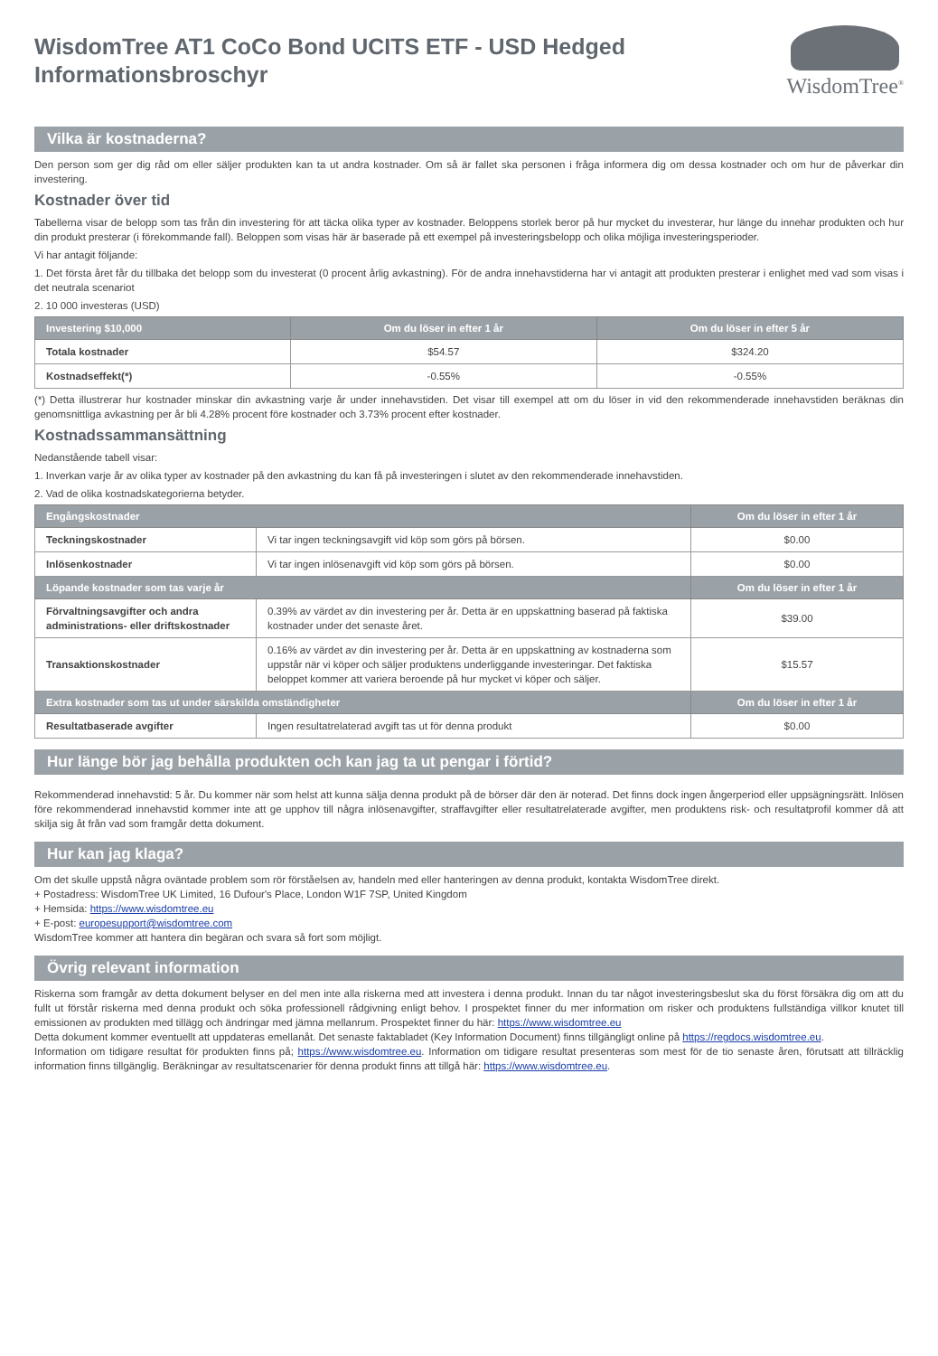WisdomTree AT1 CoCo Bond UCITS ETF - USD Hedged
Informationsbroschyr
WisdomTree<sup>®</sup>
Vilka är kostnaderna?
Den person som ger dig råd om eller säljer produkten kan ta ut andra kostnader. Om så är fallet ska personen i fråga informera dig om dessa kostnader och om hur de påverkar din investering.
Kostnader över tid
Tabellerna visar de belopp som tas från din investering för att täcka olika typer av kostnader. Beloppens storlek beror på hur mycket du investerar, hur länge du innehar produkten och hur din produkt presterar (i förekommande fall). Beloppen som visas här är baserade på ett exempel på investeringsbelopp och olika möjliga investeringsperioder.
Vi har antagit följande:
1. Det första året får du tillbaka det belopp som du investerat (0 procent årlig avkastning). För de andra innehavstiderna har vi antagit att produkten presterar i enlighet med vad som visas i det neutrala scenariot
2. 10 000 investeras (USD)
| Investering $10,000 | Om du löser in efter 1 år | Om du löser in efter 5 år |
| --- | --- | --- |
| Totala kostnader | $54.57 | $324.20 |
| Kostnadseffekt(*) | -0.55% | -0.55% |
(*) Detta illustrerar hur kostnader minskar din avkastning varje år under innehavstiden. Det visar till exempel att om du löser in vid den rekommenderade innehavstiden beräknas din genomsnittliga avkastning per år bli 4.28% procent före kostnader och 3.73% procent efter kostnader.
Kostnadssammansättning
Nedanstående tabell visar:
1. Inverkan varje år av olika typer av kostnader på den avkastning du kan få på investeringen i slutet av den rekommenderade innehavstiden.
2. Vad de olika kostnadskategorierna betyder.
| Engångskostnader | | Om du löser in efter 1 år |
| --- | --- | --- |
| Teckningskostnader | Vi tar ingen teckningsavgift vid köp som görs på börsen. | $0.00 |
| Inlösenkostnader | Vi tar ingen inlösenavgift vid köp som görs på börsen. | $0.00 |
| Löpande kostnader som tas varje år | | Om du löser in efter 1 år |
| Förvaltningsavgifter och andra administrations- eller driftskostnader | 0.39% av värdet av din investering per år. Detta är en uppskattning baserad på faktiska kostnader under det senaste året. | $39.00 |
| Transaktionskostnader | 0.16% av värdet av din investering per år. Detta är en uppskattning av kostnaderna som uppstår när vi köper och säljer produktens underliggande investeringar. Det faktiska beloppet kommer att variera beroende på hur mycket vi köper och säljer. | $15.57 |
| Extra kostnader som tas ut under särskilda omständigheter | | Om du löser in efter 1 år |
| Resultatbaserade avgifter | Ingen resultatrelaterad avgift tas ut för denna produkt | $0.00 |
Hur länge bör jag behålla produkten och kan jag ta ut pengar i förtid?
Rekommenderad innehavstid: 5 år. Du kommer när som helst att kunna sälja denna produkt på de börser där den är noterad. Det finns dock ingen ångerperiod eller uppsägningsrätt. Inlösen före rekommenderad innehavstid kommer inte att ge upphov till några inlösenavgifter, straffavgifter eller resultatrelaterade avgifter, men produktens risk- och resultatprofil kommer då att skilja sig åt från vad som framgår detta dokument.
Hur kan jag klaga?
Om det skulle uppstå några oväntade problem som rör förståelsen av, handeln med eller hanteringen av denna produkt, kontakta WisdomTree direkt.
+ Postadress: WisdomTree UK Limited, 16 Dufour's Place, London W1F 7SP, United Kingdom
+ Hemsida: https://www.wisdomtree.eu
+ E-post: europesupport@wisdomtree.com
WisdomTree kommer att hantera din begäran och svara så fort som möjligt.
Övrig relevant information
Riskerna som framgår av detta dokument belyser en del men inte alla riskerna med att investera i denna produkt. Innan du tar något investeringsbeslut ska du först försäkra dig om att du fullt ut förstår riskerna med denna produkt och söka professionell rådgivning enligt behov. I prospektet finner du mer information om risker och produktens fullständiga villkor knutet till emissionen av produkten med tillägg och ändringar med jämna mellanrum. Prospektet finner du här: https://www.wisdomtree.eu
Detta dokument kommer eventuellt att uppdateras emellanåt. Det senaste faktabladet (Key Information Document) finns tillgängligt online på https://regdocs.wisdomtree.eu.
Information om tidigare resultat för produkten finns på; https://www.wisdomtree.eu. Information om tidigare resultat presenteras som mest för de tio senaste åren, förutsatt att tillräcklig information finns tillgänglig. Beräkningar av resultatscenarier för denna produkt finns att tillgå här: https://www.wisdomtree.eu.